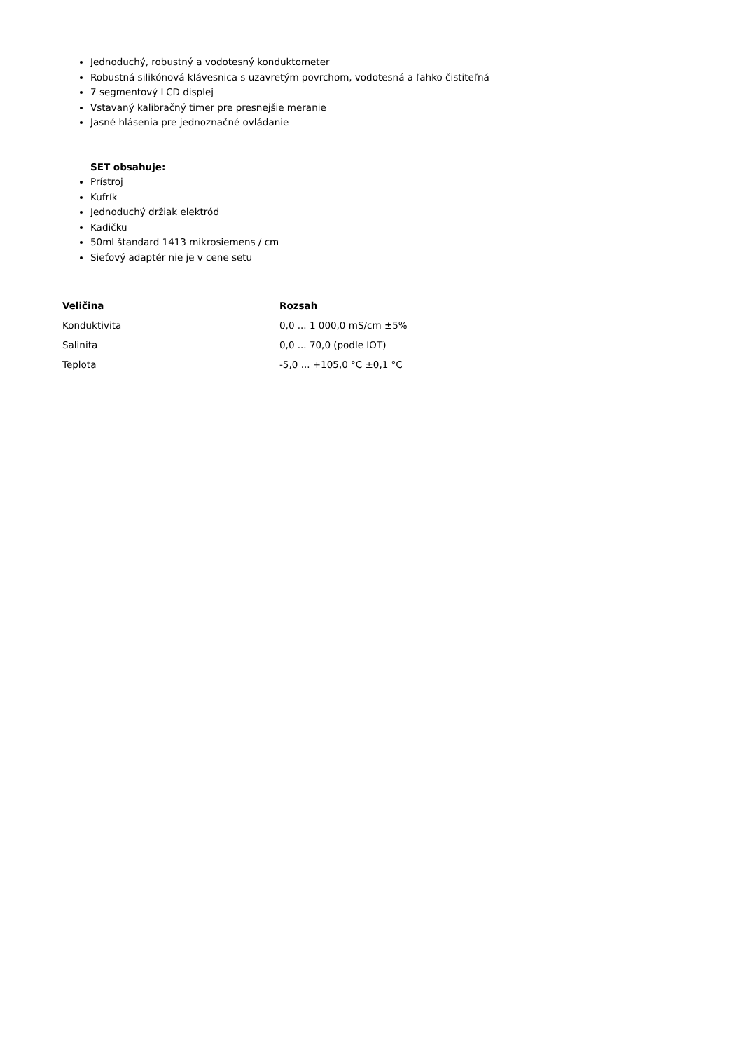Jednoduchý, robustný a vodotesný konduktometer
Robustná silikónová klávesnica s uzavretým povrchom, vodotesná a ľahko čistiteľná
7 segmentový LCD displej
Vstavaný kalibračný timer pre presnejšie meranie
Jasné hlásenia pre jednoznačné ovládanie
SET obsahuje:
Prístroj
Kufrík
Jednoduchý držiak elektród
Kadičku
50ml štandard 1413 mikrosiemens / cm
Sieťový adaptér nie je v cene setu
| Veličina | Rozsah |
| --- | --- |
| Konduktivita | 0,0 ... 1 000,0 mS/cm ±5% |
| Salinita | 0,0 ... 70,0 (podle IOT) |
| Teplota | -5,0 ... +105,0 °C ±0,1 °C |